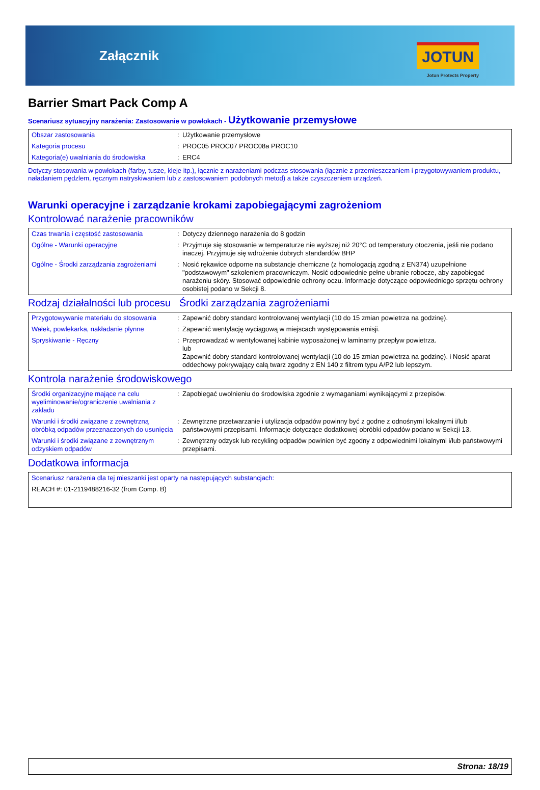Załącznik
JOTUN
Jotun Protects Property
Barrier Smart Pack Comp A
Scenariusz sytuacyjny narażenia: Zastosowanie w powłokach - Użytkowanie przemysłowe
| Obszar zastosowania | : | Użytkowanie przemysłowe |
| Kategoria procesu | : | PROC05 PROC07 PROC08a PROC10 |
| Kategoria(e) uwalniania do środowiska | : | ERC4 |
Dotyczy stosowania w powłokach (farby, tusze, kleje itp.), łącznie z narażeniami podczas stosowania (łącznie z przemieszczaniem i przygotowywaniem produktu, naładaniem pędzlem, ręcznym natryskiwaniem lub z zastosowaniem podobnych metod) a także czyszczeniem urządzeń.
Warunki operacyjne i zarządzanie krokami zapobiegającymi zagrożeniom
Kontrolować narażenie pracowników
| Czas trwania i częstość zastosowania | : | Dotyczy dziennego narażenia do 8 godzin |
| Ogólne - Warunki operacyjne | : | Przyjmuje się stosowanie w temperaturze nie wyższej niż 20°C od temperatury otoczenia, jeśli nie podano inaczej. Przyjmuje się wdrożenie dobrych standardów BHP |
| Ogólne - Środki zarządzania zagrożeniami | : | Nosić rękawice odporne na substancje chemiczne (z homologacją zgodną z EN374) uzupełnione "podstawowym" szkoleniem pracowniczym. Nosić odpowiednie pełne ubranie robocze, aby zapobiegać narażeniu skóry. Stosować odpowiednie ochrony oczu. Informacje dotyczące odpowiedniego sprzętu ochrony osobistej podano w Sekcji 8. |
Rodzaj działalności lub procesu
Środki zarządzania zagrożeniami
| Przygotowywanie materiału do stosowania | : | Zapewnić dobry standard kontrolowanej wentylacji (10 do 15 zmian powietrza na godzinę). |
| Wałek, powlekarka, nakładanie płynne | : | Zapewnić wentylację wyciągową w miejscach występowania emisji. |
| Spryskiwanie - Ręczny | : | Przeprowadzać w wentylowanej kabinie wyposażonej w laminarny przepływ powietrza. lub Zapewnić dobry standard kontrolowanej wentylacji (10 do 15 zmian powietrza na godzinę). i Nosić aparat oddechowy pokrywający całą twarz zgodny z EN 140 z filtrem typu A/P2 lub lepszym. |
Kontrola narażenie środowiskowego
| Środki organizacyjne mające na celu wyeliminowanie/ograniczenie uwalniania z zakładu | : | Zapobiegać uwolnieniu do środowiska zgodnie z wymaganiami wynikającymi z przepisów. |
| Warunki i środki związane z zewnętrzną obróbką odpadów przeznaczonych do usunięcia | : | Zewnętrzne przetwarzanie i utylizacja odpadów powinny być z godne z odnośnymi lokalnymi i/lub państwowymi przepisami. Informacje dotyczące dodatkowej obróbki odpadów podano w Sekcji 13. |
| Warunki i środki związane z zewnętrznym odzyskiem odpadów | : | Zewnętrzny odzysk lub recykling odpadów powinien być zgodny z odpowiednimi lokalnymi i/lub państwowymi przepisami. |
Dodatkowa informacja
| Scenariusz narażenia dla tej mieszanki jest oparty na następujących substancjach: |
| REACH #: 01-2119488216-32 (from Comp. B) |
Strona: 18/19